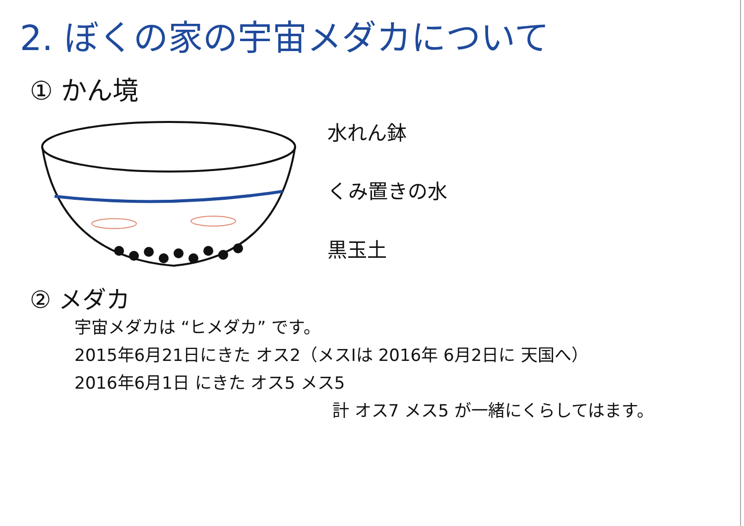2. ぼくの家の宇宙メダカについて
① かん境
水れん鉢
くみ置きの水
黒玉土
② メダカ
宇宙メダカは “ヒメダカ” です。
2015年6月21日にきた オス2（メスⅠは 2016年 6月2日に 天国へ）
2016年6月1日 にきた オス5 メス5
計 オス7 メス5 が一緒にくらしてはます。